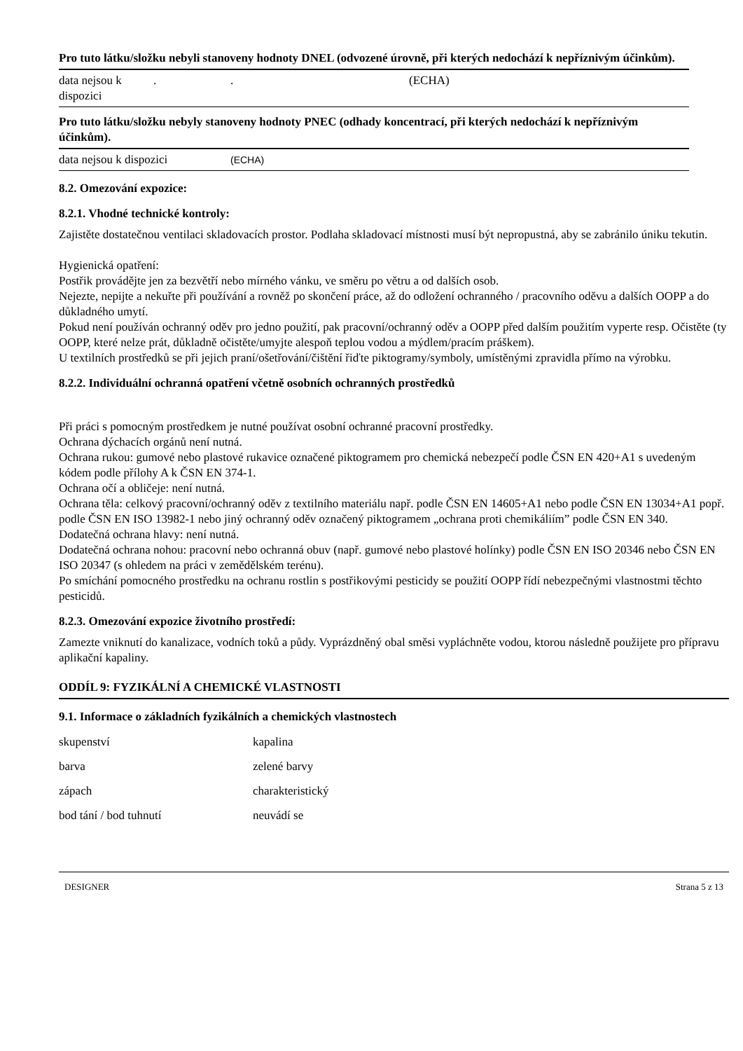| Pro tuto látku/složku nebyli stanoveny hodnoty DNEL (odvozené úrovně, při kterých nedochází k nepříznivým účinkům). | | | |
| data nejsou k dispozici | . | . | (ECHA) |
| Pro tuto látku/složku nebyly stanoveny hodnoty PNEC (odhady koncentrací, při kterých nedochází k nepříznivým účinkům). | | | |
| data nejsou k dispozici | | (ECHA) | |
8.2. Omezování expozice:
8.2.1. Vhodné technické kontroly:
Zajistěte dostatečnou ventilaci skladovacích prostor. Podlaha skladovací místnosti musí být nepropustná, aby se zabránilo úniku tekutin.
Hygienická opatření:
Postřik provádějte jen za bezvětří nebo mírného vánku, ve směru po větru a od dalších osob.
Nejezte, nepijte a nekuřte při používání a rovněž po skončení práce, až do odložení ochranného / pracovního oděvu a dalších OOPP a do důkladného umytí.
Pokud není používán ochranný oděv pro jedno použití, pak pracovní/ochranný oděv a OOPP před dalším použitím vyperte resp. Očistěte (ty OOPP, které nelze prát, důkladně očistěte/umyjte alespoň teplou vodou a mýdlem/pracím práškem).
U textilních prostředků se při jejich praní/ošetřování/čištění řiďte piktogramy/symboly, umístěnými zpravidla přímo na výrobku.
8.2.2. Individuální ochranná opatření včetně osobních ochranných prostředků
Při práci s pomocným prostředkem je nutné používat osobní ochranné pracovní prostředky.
Ochrana dýchacích orgánů není nutná.
Ochrana rukou: gumové nebo plastové rukavice označené piktogramem pro chemická nebezpečí podle ČSN EN 420+A1 s uvedeným kódem podle přílohy A k ČSN EN 374-1.
Ochrana očí a obličeje: není nutná.
Ochrana těla: celkový pracovní/ochranný oděv z textilního materiálu např. podle ČSN EN 14605+A1 nebo podle ČSN EN 13034+A1 popř. podle ČSN EN ISO 13982-1 nebo jiný ochranný oděv označený piktogramem „ochrana proti chemikáliím” podle ČSN EN 340.
Dodatečná ochrana hlavy: není nutná.
Dodatečná ochrana nohou: pracovní nebo ochranná obuv (např. gumové nebo plastové holínky) podle ČSN EN ISO 20346 nebo ČSN EN ISO 20347 (s ohledem na práci v zemědělském terénu).
Po smíchání pomocného prostředku na ochranu rostlin s postřikovými pesticidy se použití OOPP řídí nebezpečnými vlastnostmi těchto pesticidů.
8.2.3. Omezování expozice životního prostředí:
Zamezte vniknutí do kanalizace, vodních toků a půdy. Vyprázdněný obal směsi vypláchněte vodou, ktorou následně použijete pro přípravu aplikační kapaliny.
ODDÍL 9: FYZIKÁLNÍ A CHEMICKÉ VLASTNOSTI
9.1. Informace o základních fyzikálních a chemických vlastnostech
| skupenství | kapalina |
| barva | zelené barvy |
| zápach | charakteristický |
| bod tání / bod tuhnutí | neuvádí se |
DESIGNER Strana 5 z 13